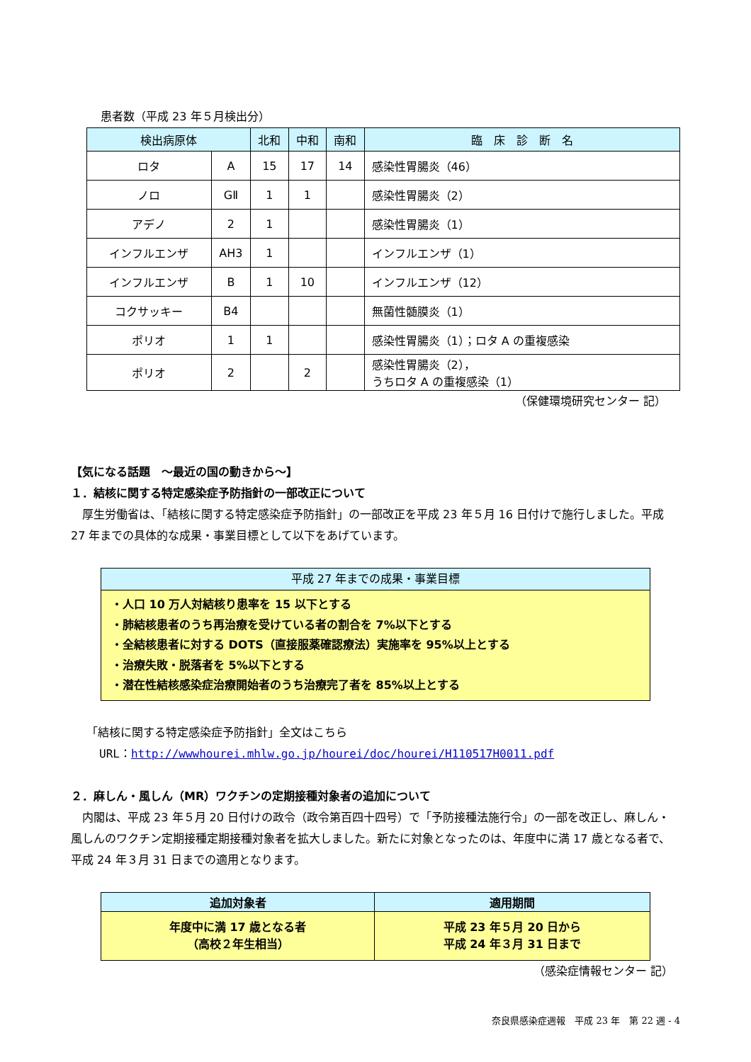患者数（平成 23 年５月検出分）
| 検出病原体 | | 北和 | 中和 | 南和 | 臨 床 診 断 名 |
| --- | --- | --- | --- | --- | --- |
| ロタ | A | 15 | 17 | 14 | 感染性胃腸炎（46） |
| ノロ | GⅡ | 1 | 1 | | 感染性胃腸炎（2） |
| アデノ | 2 | 1 | | | 感染性胃腸炎（1） |
| インフルエンザ | AH3 | 1 | | | インフルエンザ（1） |
| インフルエンザ | B | 1 | 10 | | インフルエンザ（12） |
| コクサッキー | B4 | | | | 無菌性髄膜炎（1） |
| ポリオ | 1 | 1 | | | 感染性胃腸炎（1）；ロタ A の重複感染 |
| ポリオ | 2 | | 2 | | 感染性胃腸炎（2）， うちロタ A の重複感染（1） |
（保健環境研究センター 記）
【気になる話題　～最近の国の動きから～】
１．結核に関する特定感染症予防指針の一部改正について
　厚生労働省は、「結核に関する特定感染症予防指針」の一部改正を平成 23 年５月 16 日付けで施行しました。平成 27 年までの具体的な成果・事業目標として以下をあげています。
平成 27 年までの成果・事業目標
・人口 10 万人対結核り患率を 15 以下とする
・肺結核患者のうち再治療を受けている者の割合を 7%以下とする
・全結核患者に対する DOTS（直接服薬確認療法）実施率を 95%以上とする
・治療失敗・脱落者を 5%以下とする
・潜在性結核感染症治療開始者のうち治療完了者を 85%以上とする
「結核に関する特定感染症予防指針」全文はこちら
URL：http://wwwhourei.mhlw.go.jp/hourei/doc/hourei/H110517H0011.pdf
２．麻しん・風しん（MR）ワクチンの定期接種対象者の追加について
　内閣は、平成 23 年５月 20 日付けの政令（政令第百四十四号）で「予防接種法施行令」の一部を改正し、麻しん・風しんのワクチン定期接種定期接種対象者を拡大しました。新たに対象となったのは、年度中に満 17 歳となる者で、平成 24 年３月 31 日までの適用となります。
| 追加対象者 | 適用期間 |
| --- | --- |
| 年度中に満 17 歳となる者 （高校２年生相当） | 平成 23 年５月 20 日から 平成 24 年３月 31 日まで |
（感染症情報センター 記）
奈良県感染症週報　平成 23 年　第 22 週 - 4